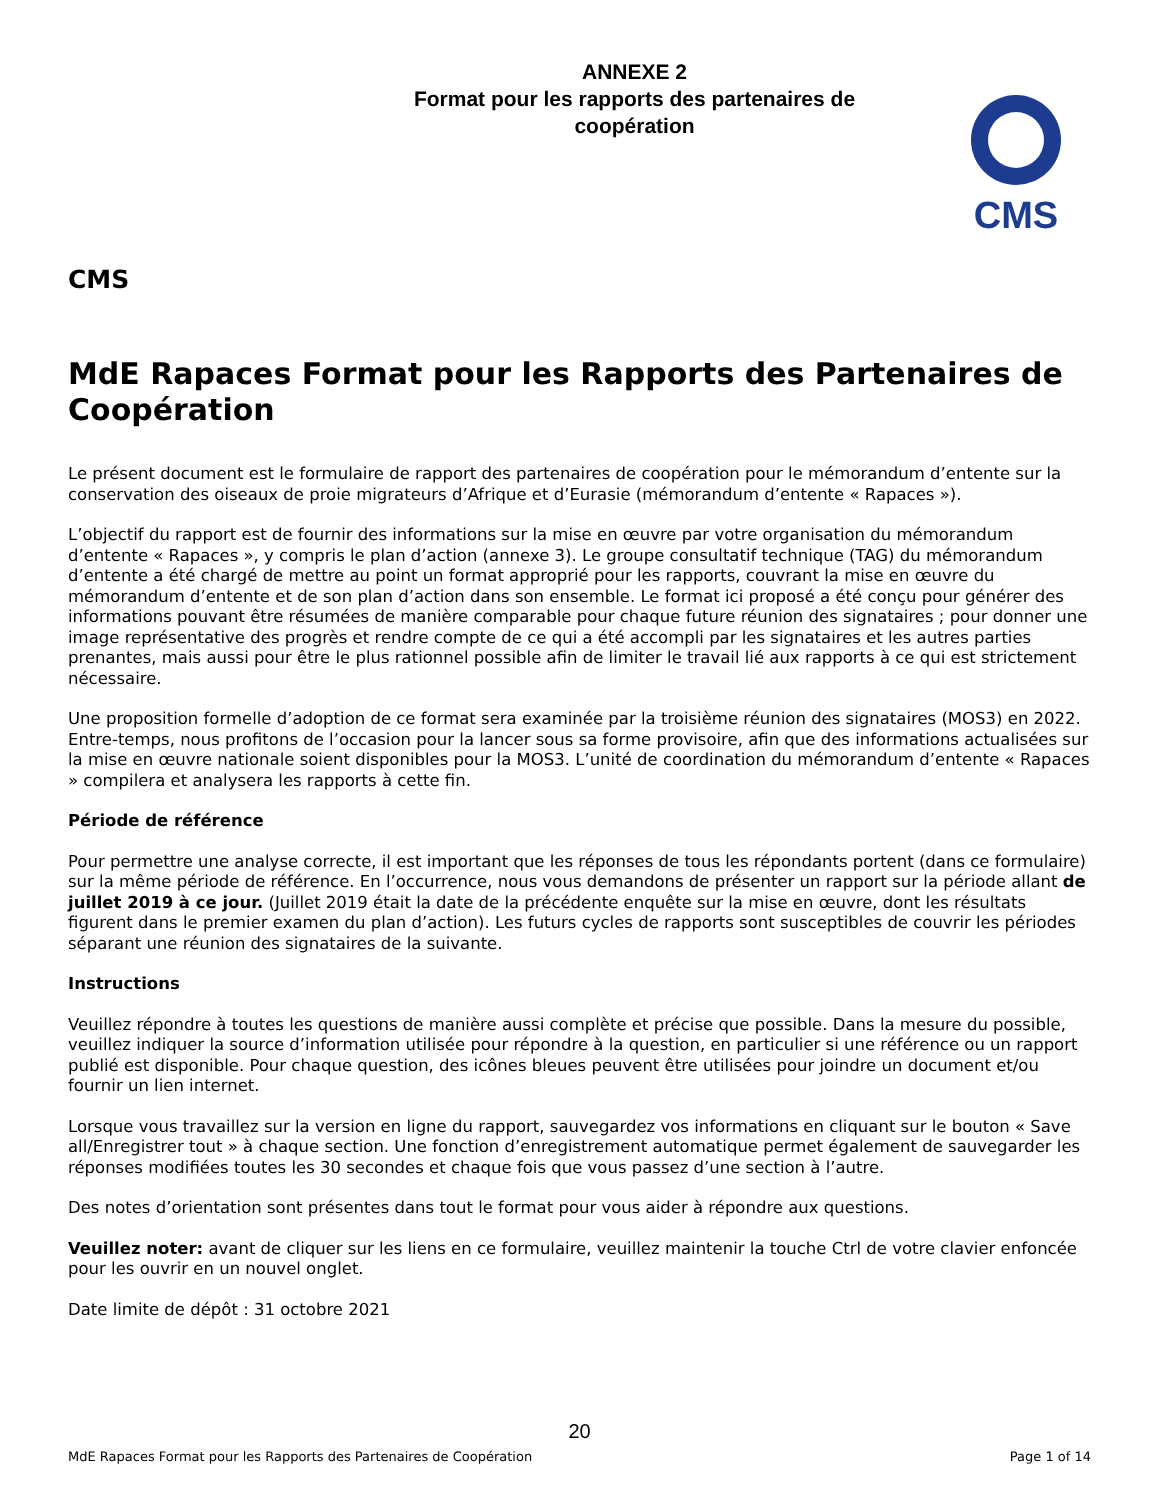ANNEXE 2
Format pour les rapports des partenaires de
coopération
CMS
CMS
MdE Rapaces Format pour les Rapports des Partenaires de Coopération
Le présent document est le formulaire de rapport des partenaires de coopération pour le mémorandum d’entente sur la conservation des oiseaux de proie migrateurs d’Afrique et d’Eurasie (mémorandum d’entente « Rapaces »).
L’objectif du rapport est de fournir des informations sur la mise en œuvre par votre organisation du mémorandum d’entente « Rapaces », y compris le plan d’action (annexe 3). Le groupe consultatif technique (TAG) du mémorandum d’entente a été chargé de mettre au point un format approprié pour les rapports, couvrant la mise en œuvre du mémorandum d’entente et de son plan d’action dans son ensemble. Le format ici proposé a été conçu pour générer des informations pouvant être résumées de manière comparable pour chaque future réunion des signataires ; pour donner une image représentative des progrès et rendre compte de ce qui a été accompli par les signataires et les autres parties prenantes, mais aussi pour être le plus rationnel possible afin de limiter le travail lié aux rapports à ce qui est strictement nécessaire.
Une proposition formelle d’adoption de ce format sera examinée par la troisième réunion des signataires (MOS3) en 2022. Entre-temps, nous profitons de l’occasion pour la lancer sous sa forme provisoire, afin que des informations actualisées sur la mise en œuvre nationale soient disponibles pour la MOS3. L’unité de coordination du mémorandum d’entente « Rapaces » compilera et analysera les rapports à cette fin.
Période de référence
Pour permettre une analyse correcte, il est important que les réponses de tous les répondants portent (dans ce formulaire) sur la même période de référence. En l’occurrence, nous vous demandons de présenter un rapport sur la période allant de juillet 2019 à ce jour. (Juillet 2019 était la date de la précédente enquête sur la mise en œuvre, dont les résultats figurent dans le premier examen du plan d’action). Les futurs cycles de rapports sont susceptibles de couvrir les périodes séparant une réunion des signataires de la suivante.
Instructions
Veuillez répondre à toutes les questions de manière aussi complète et précise que possible. Dans la mesure du possible, veuillez indiquer la source d’information utilisée pour répondre à la question, en particulier si une référence ou un rapport publié est disponible. Pour chaque question, des icônes bleues peuvent être utilisées pour joindre un document et/ou fournir un lien internet.
Lorsque vous travaillez sur la version en ligne du rapport, sauvegardez vos informations en cliquant sur le bouton « Save all/Enregistrer tout » à chaque section. Une fonction d’enregistrement automatique permet également de sauvegarder les réponses modifiées toutes les 30 secondes et chaque fois que vous passez d’une section à l’autre.
Des notes d’orientation sont présentes dans tout le format pour vous aider à répondre aux questions.
Veuillez noter: avant de cliquer sur les liens en ce formulaire, veuillez maintenir la touche Ctrl de votre clavier enfoncée pour les ouvrir en un nouvel onglet.
Date limite de dépôt : 31 octobre 2021
20
MdE Rapaces Format pour les Rapports des Partenaires de Coopération Page 1 of 14